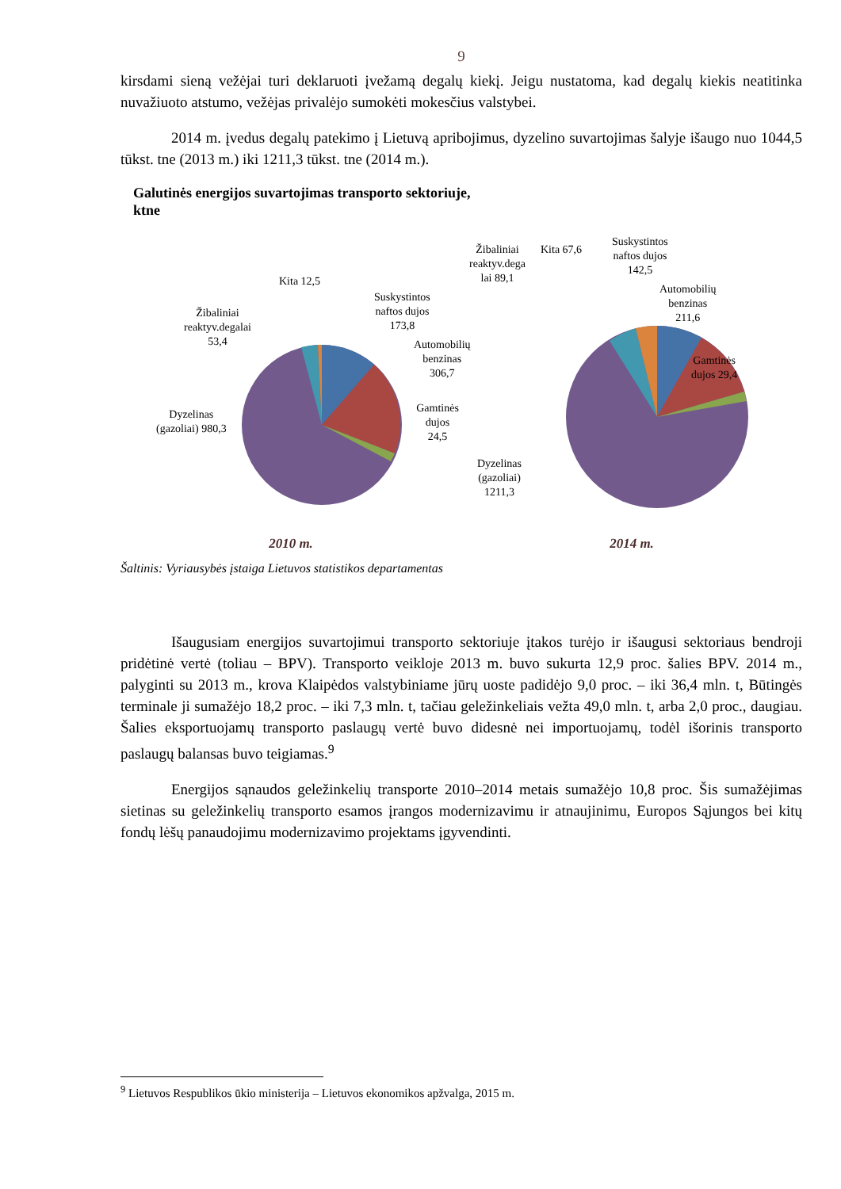9
kirsdami sieną vežėjai turi deklaruoti įvežamą degalų kiekį. Jeigu nustatoma, kad degalų kiekis neatitinka nuvažiuoto atstumo, vežėjas privalėjo sumokėti mokesčius valstybei.
2014 m. įvedus degalų patekimo į Lietuvą apribojimus, dyzelino suvartojimas šalyje išaugo nuo 1044,5 tūkst. tne (2013 m.) iki 1211,3 tūkst. tne (2014 m.).
Galutinės energijos suvartojimas transporto sektoriuje,
ktne
Kita 12,5
Žibaliniai
reaktyv.degalai
53,4
Suskystintos
naftos dujos
173,8
Automobilių
benzinas 306,7
Gamtinės dujos
24,5
Dyzelinas
(gazoliai) 980,3
Kita 67,6
Žibaliniai
reaktyv.dega
lai 89,1
Suskystintos
naftos dujos
142,5
Automobilių
benzinas
211,6
Gamtinės
dujos 29,4
Dyzelinas
(gazoliai)
1211,3
2010 m. 2014 m.
Šaltinis: Vyriausybės įstaiga Lietuvos statistikos departamentas
Išaugusiam energijos suvartojimui transporto sektoriuje įtakos turėjo ir išaugusi sektoriaus bendroji pridėtinė vertė (toliau – BPV). Transporto veikloje 2013 m. buvo sukurta 12,9 proc. šalies BPV. 2014 m., palyginti su 2013 m., krova Klaipėdos valstybiniame jūrų uoste padidėjo 9,0 proc. – iki 36,4 mln. t, Būtingės terminale ji sumažėjo 18,2 proc. – iki 7,3 mln. t, tačiau geležinkeliais vežta 49,0 mln. t, arba 2,0 proc., daugiau. Šalies eksportuojamų transporto paslaugų vertė buvo didesnė nei importuojamų, todėl išorinis transporto paslaugų balansas buvo teigiamas.<sup>9</sup>
Energijos sąnaudos geležinkelių transporte 2010–2014 metais sumažėjo 10,8 proc. Šis sumažėjimas sietinas su geležinkelių transporto esamos įrangos modernizavimu ir atnaujinimu, Europos Sąjungos bei kitų fondų lėšų panaudojimu modernizavimo projektams įgyvendinti.
<sup>9</sup> Lietuvos Respublikos ūkio ministerija – Lietuvos ekonomikos apžvalga, 2015 m.